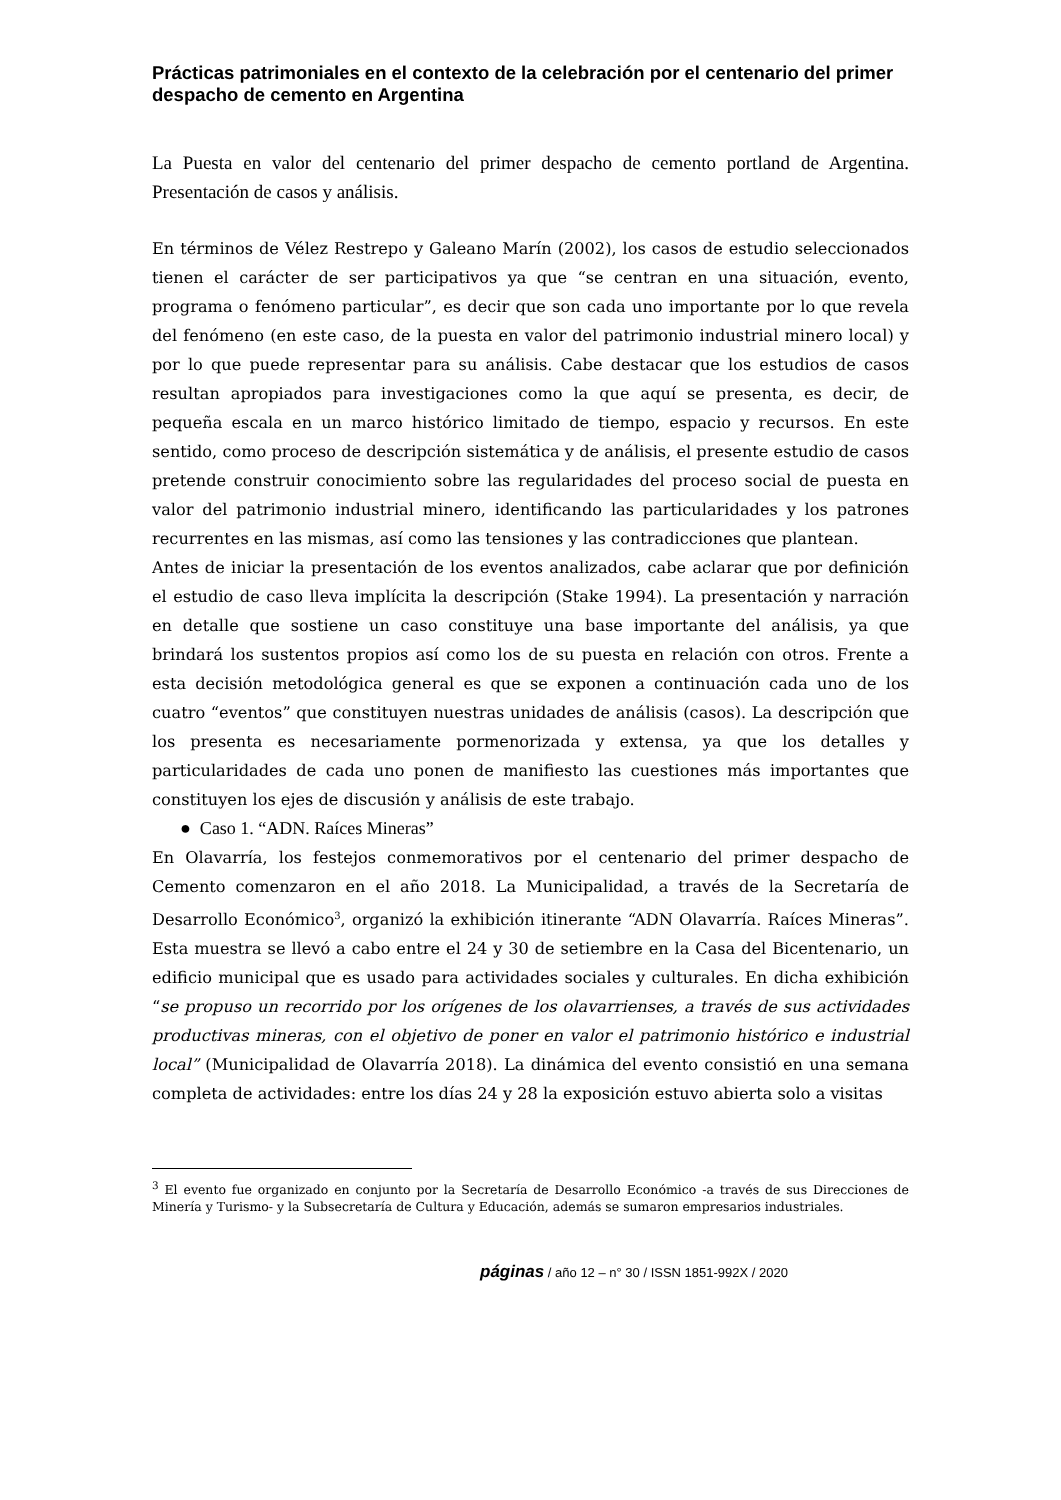Prácticas patrimoniales en el contexto de la celebración por el centenario del primer despacho de cemento en Argentina
La Puesta en valor del centenario del primer despacho de cemento portland de Argentina. Presentación de casos y análisis.
En términos de Vélez Restrepo y Galeano Marín (2002), los casos de estudio seleccionados tienen el carácter de ser participativos ya que “se centran en una situación, evento, programa o fenómeno particular”, es decir que son cada uno importante por lo que revela del fenómeno (en este caso, de la puesta en valor del patrimonio industrial minero local) y por lo que puede representar para su análisis. Cabe destacar que los estudios de casos resultan apropiados para investigaciones como la que aquí se presenta, es decir, de pequeña escala en un marco histórico limitado de tiempo, espacio y recursos. En este sentido, como proceso de descripción sistemática y de análisis, el presente estudio de casos pretende construir conocimiento sobre las regularidades del proceso social de puesta en valor del patrimonio industrial minero, identificando las particularidades y los patrones recurrentes en las mismas, así como las tensiones y las contradicciones que plantean.
Antes de iniciar la presentación de los eventos analizados, cabe aclarar que por definición el estudio de caso lleva implícita la descripción (Stake 1994). La presentación y narración en detalle que sostiene un caso constituye una base importante del análisis, ya que brindará los sustentos propios así como los de su puesta en relación con otros. Frente a esta decisión metodológica general es que se exponen a continuación cada uno de los cuatro “eventos” que constituyen nuestras unidades de análisis (casos). La descripción que los presenta es necesariamente pormenorizada y extensa, ya que los detalles y particularidades de cada uno ponen de manifiesto las cuestiones más importantes que constituyen los ejes de discusión y análisis de este trabajo.
● Caso 1. “ADN. Raíces Mineras”
En Olavarría, los festejos conmemorativos por el centenario del primer despacho de Cemento comenzaron en el año 2018. La Municipalidad, a través de la Secretaría de Desarrollo Económico<sup>3</sup>, organizó la exhibición itinerante “ADN Olavarría. Raíces Mineras”. Esta muestra se llevó a cabo entre el 24 y 30 de setiembre en la Casa del Bicentenario, un edificio municipal que es usado para actividades sociales y culturales. En dicha exhibición “se propuso un recorrido por los orígenes de los olavarrienses, a través de sus actividades productivas mineras, con el objetivo de poner en valor el patrimonio histórico e industrial local” (Municipalidad de Olavarría 2018). La dinámica del evento consistió en una semana completa de actividades: entre los días 24 y 28 la exposición estuvo abierta solo a visitas
<sup>3</sup> El evento fue organizado en conjunto por la Secretaría de Desarrollo Económico -a través de sus Direcciones de Minería y Turismo- y la Subsecretaría de Cultura y Educación, además se sumaron empresarios industriales.
páginas / año 12 – n° 30 / ISSN 1851-992X / 2020